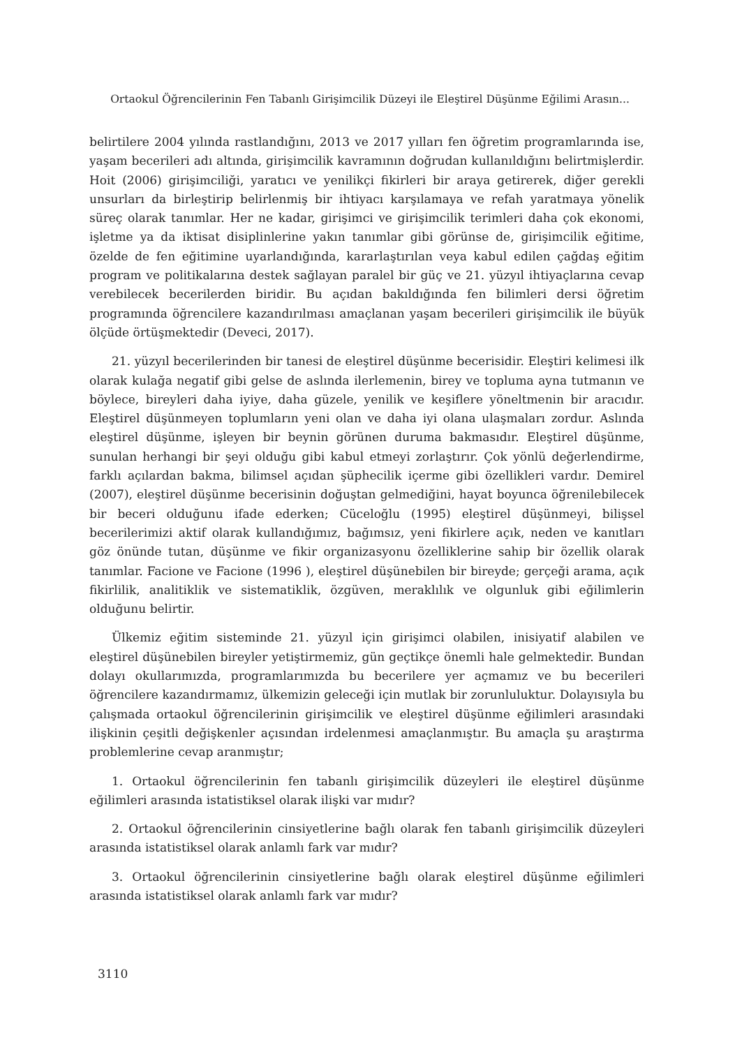Ortaokul Öğrencilerinin Fen Tabanlı Girişimcilik Düzeyi ile Eleştirel Düşünme Eğilimi Arasın...
belirtilere 2004 yılında rastlandığını, 2013 ve 2017 yılları fen öğretim programlarında ise, yaşam becerileri adı altında, girişimcilik kavramının doğrudan kullanıldığını belirtmişlerdir. Hoit (2006) girişimciliği, yaratıcı ve yenilikçi fikirleri bir araya getirerek, diğer gerekli unsurları da birleştirip belirlenmiş bir ihtiyacı karşılamaya ve refah yaratmaya yönelik süreç olarak tanımlar. Her ne kadar, girişimci ve girişimcilik terimleri daha çok ekonomi, işletme ya da iktisat disiplinlerine yakın tanımlar gibi görünse de, girişimcilik eğitime, özelde de fen eğitimine uyarlandığında, kararlaştırılan veya kabul edilen çağdaş eğitim program ve politikalarına destek sağlayan paralel bir güç ve 21. yüzyıl ihtiyaçlarına cevap verebilecek becerilerden biridir. Bu açıdan bakıldığında fen bilimleri dersi öğretim programında öğrencilere kazandırılması amaçlanan yaşam becerileri girişimcilik ile büyük ölçüde örtüşmektedir (Deveci, 2017).
21. yüzyıl becerilerinden bir tanesi de eleştirel düşünme becerisidir. Eleştiri kelimesi ilk olarak kulağa negatif gibi gelse de aslında ilerlemenin, birey ve topluma ayna tutmanın ve böylece, bireyleri daha iyiye, daha güzele, yenilik ve keşiflere yöneltmenin bir aracıdır. Eleştirel düşünmeyen toplumların yeni olan ve daha iyi olana ulaşmaları zordur. Aslında eleştirel düşünme, işleyen bir beynin görünen duruma bakmasıdır. Eleştirel düşünme, sunulan herhangi bir şeyi olduğu gibi kabul etmeyi zorlaştırır. Çok yönlü değerlendirme, farklı açılardan bakma, bilimsel açıdan şüphecilik içerme gibi özellikleri vardır. Demirel (2007), eleştirel düşünme becerisinin doğuştan gelmediğini, hayat boyunca öğrenilebilecek bir beceri olduğunu ifade ederken; Cüceloğlu (1995) eleştirel düşünmeyi, bilişsel becerilerimizi aktif olarak kullandığımız, bağımsız, yeni fikirlere açık, neden ve kanıtları göz önünde tutan, düşünme ve fikir organizasyonu özelliklerine sahip bir özellik olarak tanımlar. Facione ve Facione (1996 ), eleştirel düşünebilen bir bireyde; gerçeği arama, açık fikirlilik, analitiklik ve sistematiklik, özgüven, meraklılık ve olgunluk gibi eğilimlerin olduğunu belirtir.
Ülkemiz eğitim sisteminde 21. yüzyıl için girişimci olabilen, inisiyatif alabilen ve eleştirel düşünebilen bireyler yetiştirmemiz, gün geçtikçe önemli hale gelmektedir. Bundan dolayı okullarımızda, programlarımızda bu becerilere yer açmamız ve bu becerileri öğrencilere kazandırmamız, ülkemizin geleceği için mutlak bir zorunluluktur. Dolayısıyla bu çalışmada ortaokul öğrencilerinin girişimcilik ve eleştirel düşünme eğilimleri arasındaki ilişkinin çeşitli değişkenler açısından irdelenmesi amaçlanmıştır. Bu amaçla şu araştırma problemlerine cevap aranmıştır;
1. Ortaokul öğrencilerinin fen tabanlı girişimcilik düzeyleri ile eleştirel düşünme eğilimleri arasında istatistiksel olarak ilişki var mıdır?
2. Ortaokul öğrencilerinin cinsiyetlerine bağlı olarak fen tabanlı girişimcilik düzeyleri arasında istatistiksel olarak anlamlı fark var mıdır?
3. Ortaokul öğrencilerinin cinsiyetlerine bağlı olarak eleştirel düşünme eğilimleri arasında istatistiksel olarak anlamlı fark var mıdır?
3110